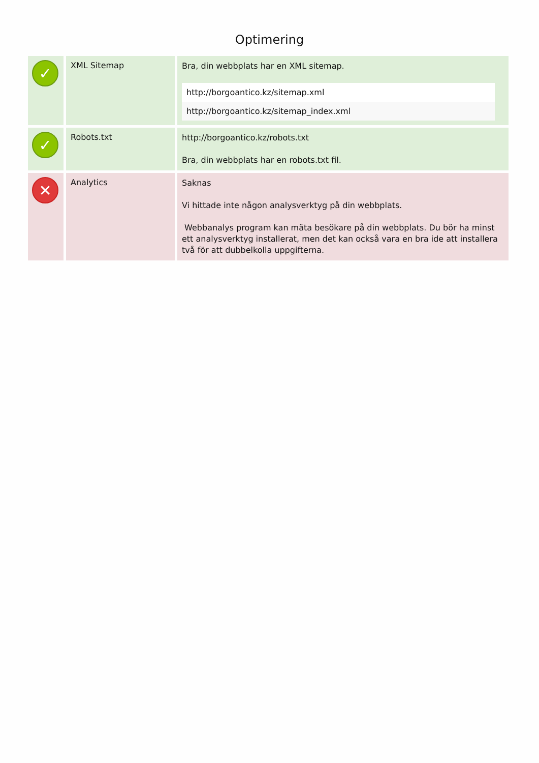Optimering
| ✓ | XML Sitemap | Bra, din webbplats har en XML sitemap. http://borgoantico.kz/sitemap.xml http://borgoantico.kz/sitemap_index.xml |
| ✓ | Robots.txt | http://borgoantico.kz/robots.txt Bra, din webbplats har en robots.txt fil. |
| ✕ | Analytics | Saknas Vi hittade inte någon analysverktyg på din webbplats. Webbanalys program kan mäta besökare på din webbplats. Du bör ha minst ett analysverktyg installerat, men det kan också vara en bra ide att installera två för att dubbelkolla uppgifterna. |